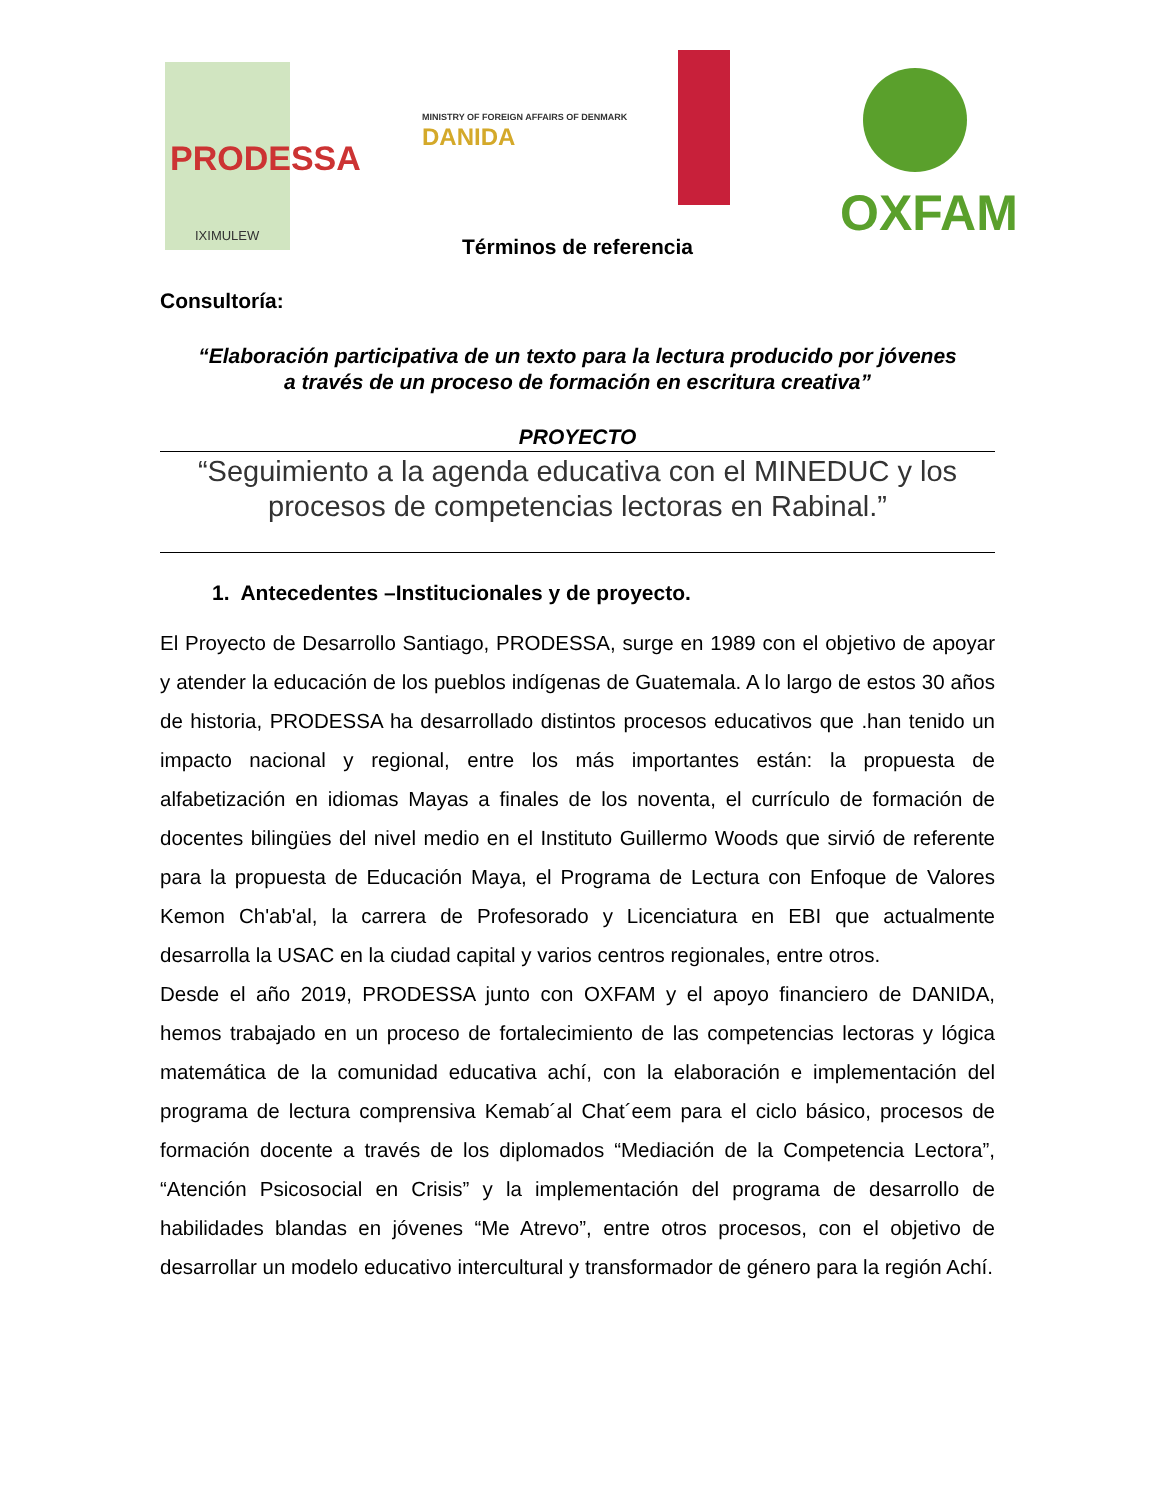PRODESSA
IXIMULEW
MINISTRY OF FOREIGN AFFAIRS OF DENMARK
DANIDA
OXFAM
Términos de referencia
Consultoría:
“Elaboración participativa de un texto para la lectura producido por jóvenes
a través de un proceso de formación en escritura creativa”
PROYECTO
“Seguimiento a la agenda educativa con el MINEDUC y los
procesos de competencias lectoras en Rabinal.”
1. Antecedentes –Institucionales y de proyecto.
El Proyecto de Desarrollo Santiago, PRODESSA, surge en 1989 con el objetivo de apoyar y atender la educación de los pueblos indígenas de Guatemala. A lo largo de estos 30 años de historia, PRODESSA ha desarrollado distintos procesos educativos que .han tenido un impacto nacional y regional, entre los más importantes están: la propuesta de alfabetización en idiomas Mayas a finales de los noventa, el currículo de formación de docentes bilingües del nivel medio en el Instituto Guillermo Woods que sirvió de referente para la propuesta de Educación Maya, el Programa de Lectura con Enfoque de Valores Kemon Ch'ab'al, la carrera de Profesorado y Licenciatura en EBI que actualmente desarrolla la USAC en la ciudad capital y varios centros regionales, entre otros.
Desde el año 2019, PRODESSA junto con OXFAM y el apoyo financiero de DANIDA, hemos trabajado en un proceso de fortalecimiento de las competencias lectoras y lógica matemática de la comunidad educativa achí, con la elaboración e implementación del programa de lectura comprensiva Kemab´al Chat´eem para el ciclo básico, procesos de formación docente a través de los diplomados “Mediación de la Competencia Lectora”, “Atención Psicosocial en Crisis” y la implementación del programa de desarrollo de habilidades blandas en jóvenes “Me Atrevo”, entre otros procesos, con el objetivo de desarrollar un modelo educativo intercultural y transformador de género para la región Achí.